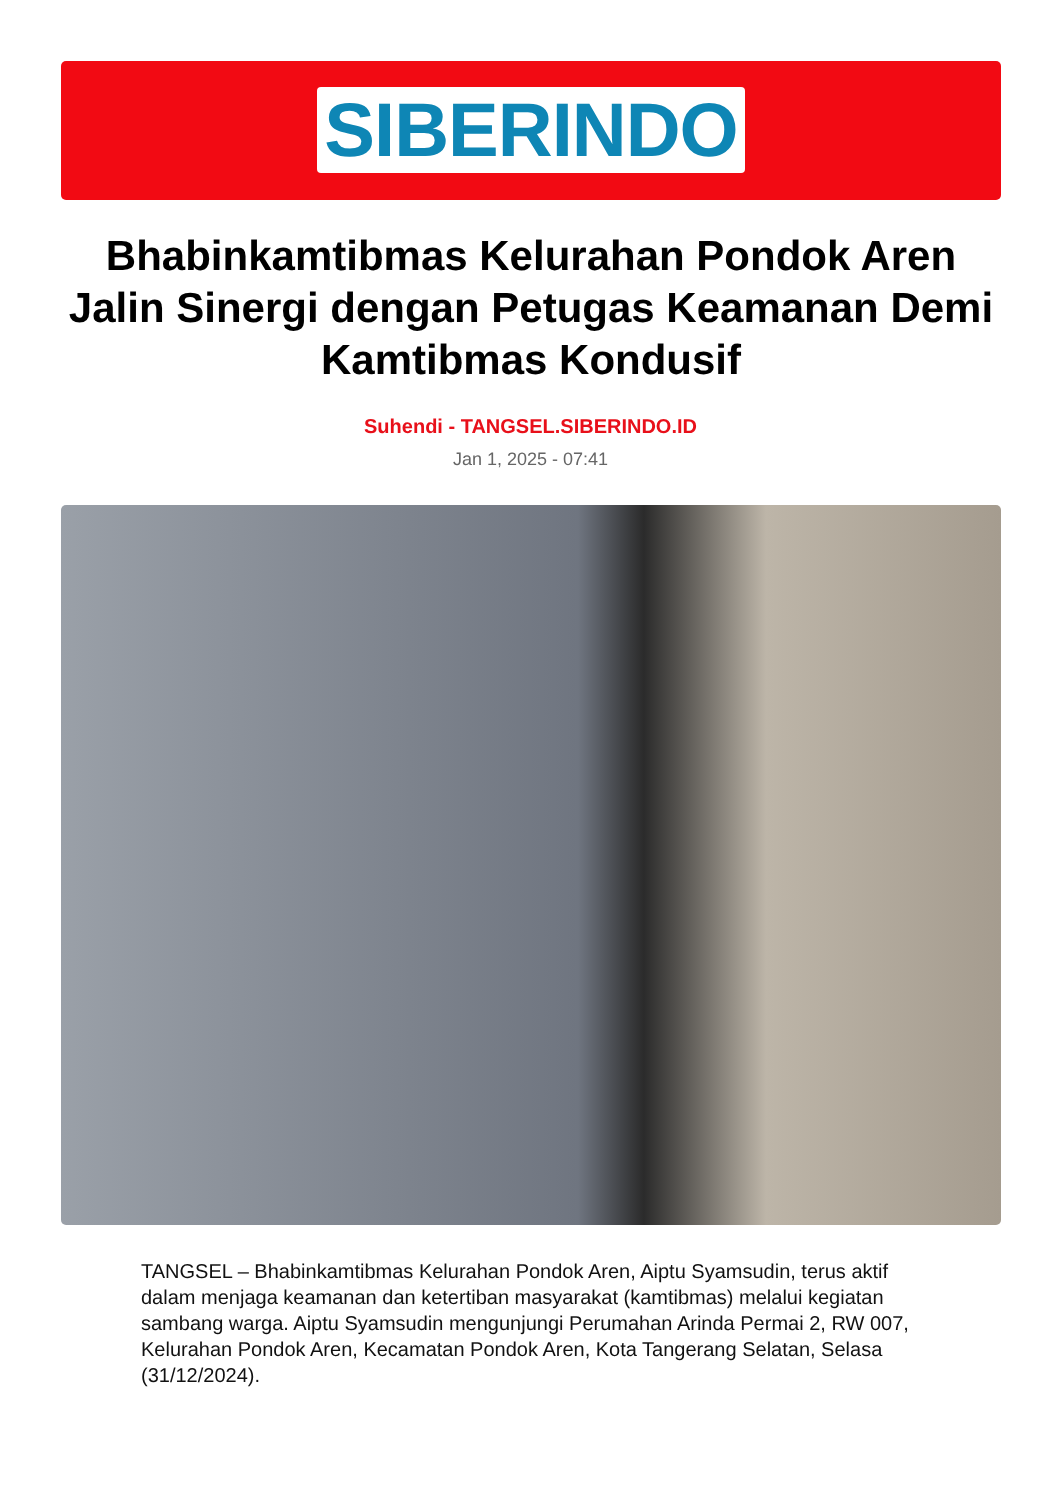SIBERINDO
Bhabinkamtibmas Kelurahan Pondok Aren Jalin Sinergi dengan Petugas Keamanan Demi Kamtibmas Kondusif
Suhendi - TANGSEL.SIBERINDO.ID
Jan 1, 2025 - 07:41
TANGSEL – Bhabinkamtibmas Kelurahan Pondok Aren, Aiptu Syamsudin, terus aktif dalam menjaga keamanan dan ketertiban masyarakat (kamtibmas) melalui kegiatan sambang warga. Aiptu Syamsudin mengunjungi Perumahan Arinda Permai 2, RW 007, Kelurahan Pondok Aren, Kecamatan Pondok Aren, Kota Tangerang Selatan, Selasa (31/12/2024).